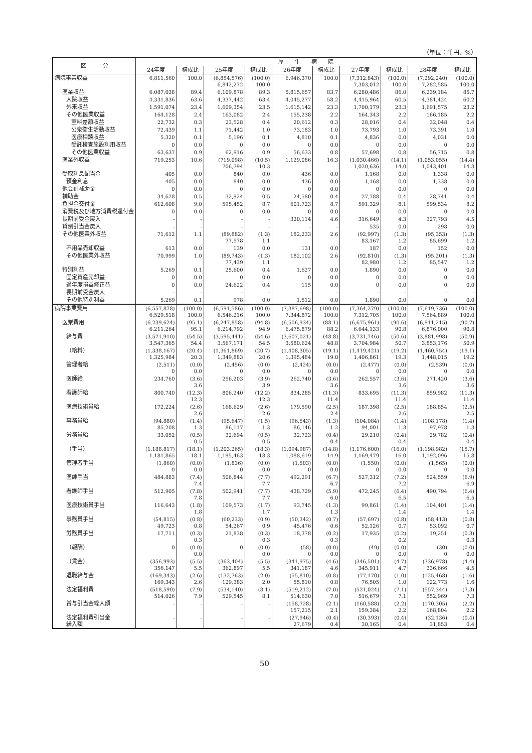（単位：千円、%）
| 区 分 | 厚 生 病 院 | | | | | | | | | |
| --- | --- | --- | --- | --- | --- | --- | --- | --- | --- | --- |
| | 24年度 | 構成比 | 25年度 | 構成比 | 26年度 | 構成比 | 27年度 | 構成比 | 28年度 | 構成比 |
| 病院事業収益 | 6,811,560 | 100.0 | (6,854,576) 6,842,272 | (100.0) 100.0 | 6,946,370 | 100.0 | (7,312,843) 7,303,012 | (100.0) 100.0 | (7,292,240) 7,282,585 | (100.0) 100.0 |
| 医業収益 | 6,087,038 | 89.4 | 6,109,878 | 89.3 | 5,815,657 | 83.7 | 6,280,486 | 86.0 | 6,239,184 | 85.7 |
| 入院収益 | 4,331,836 | 63.6 | 4,337,442 | 63.4 | 4,045,277 | 58.2 | 4,415,964 | 60.5 | 4,381,424 | 60.2 |
| 外来収益 | 1,591,074 | 23.4 | 1,609,354 | 23.5 | 1,615,142 | 23.3 | 1,700,179 | 23.3 | 1,691,575 | 23.2 |
| その他医業収益 | 164,128 | 2.4 | 163,082 | 2.4 | 155,238 | 2.2 | 164,343 | 2.2 | 166,185 | 2.2 |
| 室料差額収益 | 22,732 | 0.3 | 23,528 | 0.4 | 20,612 | 0.3 | 28,016 | 0.4 | 32,048 | 0.4 |
| 公衆衛生活動収益 | 72,439 | 1.1 | 71,442 | 1.0 | 73,183 | 1.0 | 73,793 | 1.0 | 73,391 | 1.0 |
| 医療相談収益 | 5,320 | 0.1 | 5,196 | 0.1 | 4,810 | 0.1 | 4,836 | 0.0 | 4,031 | 0.0 |
| 受託検査施設利用収益 | 0 | 0.0 | 0 | 0.0 | 0 | 0.0 | 0 | 0.0 | 0 | 0.0 |
| その他医業収益 | 63,637 | 0.9 | 62,916 | 0.9 | 56,633 | 0.8 | 57,698 | 0.8 | 56,715 | 0.8 |
| 医業外収益 | 719,253 | 10.6 | (719,098) 706,794 | (10.5) 10.3 | 1,129,086 | 16.3 | (1,030,466) 1,020,636 | (14.1) 14.0 | (1,053,055) 1,043,401 | (14.4) 14.3 |
| 受取利息配当金 | 405 | 0.0 | 840 | 0.0 | 436 | 0.0 | 1,168 | 0.0 | 1,338 | 0.0 |
| 預金利息 | 405 | 0.0 | 840 | 0.0 | 436 | 0.0 | 1,168 | 0.0 | 1,338 | 0.0 |
| 他会計補助金 | 0 | 0.0 | 0 | 0.0 | 0 | 0.0 | 0 | 0.0 | 0 | 0.0 |
| 補助金 | 34,628 | 0.5 | 32,924 | 0.5 | 24,580 | 0.4 | 27,788 | 0.4 | 28,741 | 0.4 |
| 負担金交付金 | 612,608 | 9.0 | 595,452 | 8.7 | 601,723 | 8.7 | 591,329 | 8.1 | 599,534 | 8.2 |
| 消費税及び地方消費税還付金 | 0 | 0.0 | 0 | 0.0 | 0 | 0.0 | 0 | 0.0 | 0 | 0.0 |
| 長期前受金戻入 | - | - | - | - | 320,114 | 4.6 | 316,649 | 4.3 | 327,793 | 4.5 |
| 貸倒引当金戻入 | - | - | - | - | - | - | 535 | 0.0 | 298 | 0.0 |
| その他医業外収益 | 71,612 | 1.1 | (89,882) 77,578 | (1.3) 1.1 | 182,233 | 2.6 | (92,997) 83,167 | (1.3) 1.2 | (95,353) 85,699 | (1.3) 1.2 |
| 不用品売却収益 | 613 | 0.0 | 139 | 0.0 | 131 | 0.0 | 187 | 0.0 | 152 | 0.0 |
| その他医業外収益 | 70,999 | 1.0 | (89,743) 77,439 | (1.3) 1.1 | 182,102 | 2.6 | (92,810) 82,980 | (1.3) 1.2 | (95,201) 85,547 | (1.3) 1.2 |
| 特別利益 | 5,269 | 0.1 | 25,600 | 0.4 | 1,627 | 0.0 | 1,890 | 0.0 | 0 | 0.0 |
| 固定資産売却益 | 0 | 0.0 | 0 | 0.0 | 0 | 0.0 | 0 | 0.0 | 0 | 0.0 |
| 過年度損益修正益 | 0 | 0.0 | 24,622 | 0.4 | 115 | 0.0 | 0 | 0.0 | 0 | 0.0 |
| 長期前受金戻入 | - | - | - | - | - | - | - | - | - | - |
| その他特別利益 | 5,269 | 0.1 | 978 | 0.0 | 1,512 | 0.0 | 1,890 | 0.0 | 0 | 0.0 |
| 病院事業費用 | (6,557,878) 6,529,518 | (100.0) 100.0 | (6,591,586) 6,546,216 | (100.0) 100.0 | (7,387,698) 7,344,872 | (100.0) 100.0 | (7,364,279) 7,312,705 | (100.0) 100.0 | (7,619,736) 7,564,889 | (100.0) 100.0 |
| 医業費用 | (6,239,624) 6,211,264 | (95.1) 95.1 | (6,247,858) 6,214,792 | (94.8) 94.9 | (6,506,934) 6,475,879 | (88.1) 88.2 | (6,675,961) 6,644,133 | (90.6) 90.8 | (6,911,215) 6,876,000 | (90.7) 90.8 |
| 給与費 | (3,571,910) 3,547,365 | (54.5) 54.4 | (3,595,441) 3,567,171 | (54.6) 54.5 | (3,607,021) 3,580,624 | (48.8) 48.8 | (3,731,746) 3,704,984 | (50.6) 50.7 | (3,881,998) 3,853,176 | (50.9) 50.9 |
| （給料） | (1,338,167) 1,325,984 | (20.4) 20.3 | (1,361,869) 1,349,883 | (20.7) 20.6 | (1,408,305) 1,395,484 | (19.1) 19.0 | (1,419,421) 1,406,861 | (19.2) 19.3 | (1,460,754) 1,448,015 | (19.1) 19.2 |
| 管理者給 | (2,511) 0 | (0.0) 0.0 | (2,456) 0 | (0.0) 0.0 | (2,424) 0 | (0.0) 0.0 | (2,477) 0 | (0.0) 0.0 | (2,539) 0 | (0.0) 0.0 |
| 医師給 | 234,760 | (3.6) 3.6 | 256,203 | (3.9) 3.9 | 262,740 | (3.6) 3.6 | 262,557 | (3.6) 3.6 | 271,420 | (3.6) 3.6 |
| 看護師給 | 800,740 | (12.3) 12.3 | 806,240 | (12.2) 12.3 | 834,285 | (11.3) 11.4 | 833,695 | (11.3) 11.4 | 859,982 | (11.3) 11.4 |
| 医療技術員給 | 172,224 | (2.6) 2.6 | 168,629 | (2.6) 2.6 | 179,590 | (2.5) 2.4 | 187,398 | (2.5) 2.6 | 188,854 | (2.5) 2.5 |
| 事務員給 | (94,880) 85,208 | (1.4) 1.3 | (95,647) 86,117 | (1.5) 1.3 | (96,543) 86,146 | (1.3) 1.2 | (104,084) 94,001 | (1.4) 1.3 | (108,178) 97,978 | (1.4) 1.3 |
| 労務員給 | 33,052 | (0.5) 0.5 | 32,694 | (0.5) 0.5 | 32,723 | (0.4) 0.4 | 29,210 | (0.4) 0.4 | 29,782 | (0.4) 0.4 |
| （手当） | (1,188,817) 1,181,865 | (18.1) 18.1 | (1,203,265) 1,195,463 | (18.3) 18.3 | (1,094,987) 1,088,619 | (14.8) 14.9 | (1,176,600) 1,169,479 | (16.0) 16.0 | (1,198,982) 1,192,096 | (15.7) 15.8 |
| 管理者手当 | (1,860) 0 | (0.0) 0.0 | (1,836) 0 | (0.0) 0.0 | (1,503) 0 | (0.0) 0.0 | (1,550) 0 | (0.0) 0.0 | (1,565) 0 | (0.0) 0.0 |
| 医師手当 | 484,883 | (7.4) 7.4 | 506,844 | (7.7) 7.7 | 492,291 | (6.7) 6.7 | 527,312 | (7.2) 7.2 | 524,559 | (6.9) 6.9 |
| 看護師手当 | 512,905 | (7.8) 7.8 | 502,941 | (7.7) 7.7 | 438,729 | (5.9) 6.0 | 472,245 | (6.4) 6.5 | 490,794 | (6.4) 6.5 |
| 医療技術員手当 | 116,643 | (1.8) 1.8 | 109,573 | (1.7) 1.7 | 93,745 | (1.3) 1.3 | 99,861 | (1.4) 1.4 | 104,401 | (1.4) 1.4 |
| 事務員手当 | (54,815) 49,723 | (0.8) 0.8 | (60,233) 54,267 | (0.9) 0.9 | (50,342) 45,476 | (0.7) 0.6 | (57,697) 52,126 | (0.8) 0.7 | (58,413) 53,092 | (0.8) 0.7 |
| 労務員手当 | 17,711 | (0.3) 0.3 | 21,838 | (0.3) 0.3 | 18,378 | (0.2) 0.3 | 17,935 | (0.2) 0.2 | 19,251 | (0.3) 0.3 |
| （報酬） | 0 | (0.0) 0.0 | 0 | (0.0) 0.0 | (58) 0 | (0.0) 0.0 | (49) 0 | (0.0) 0.0 | (30) 0 | (0.0) 0.0 |
| （賃金） | (356,993) 356,147 | (5.5) 5.5 | (363,404) 362,897 | (5.5) 5.5 | (341,975) 341,187 | (4.6) 4.6 | (346,501) 345,911 | (4.7) 4.7 | (336,978) 336,666 | (4.4) 4.5 |
| 退職給与金 | (169,343) 169,343 | (2.6) 2.6 | (132,763) 129,383 | (2.0) 2.0 | (55,810) 55,810 | (0.8) 0.8 | (77,170) 76,505 | (1.0) 1.0 | (125,468) 122,773 | (1.6) 1.6 |
| 法定福利費 | (518,590) 514,026 | (7.9) 7.9 | (534,140) 529,545 | (8.1) 8.1 | (519,212) 514,630 | (7.0) 7.0 | (521,024) 516,679 | (7.1) 7.1 | (557,344) 552,969 | (7.3) 7.3 |
| 賞与引当金繰入額 | - | - | - | - | (158,728) 157,215 | (2.1) 2.1 | (160,588) 159,384 | (2.2) 2.2 | (170,305) 168,804 | (2.2) 2.2 |
| 法定福利費引当金 繰入額 | - | - | - | - | (27,946) 27,679 | (0.4) 0.4 | (30,393) 30,165 | (0.4) 0.4 | (32,136) 31,853 | (0.4) 0.4 |
50